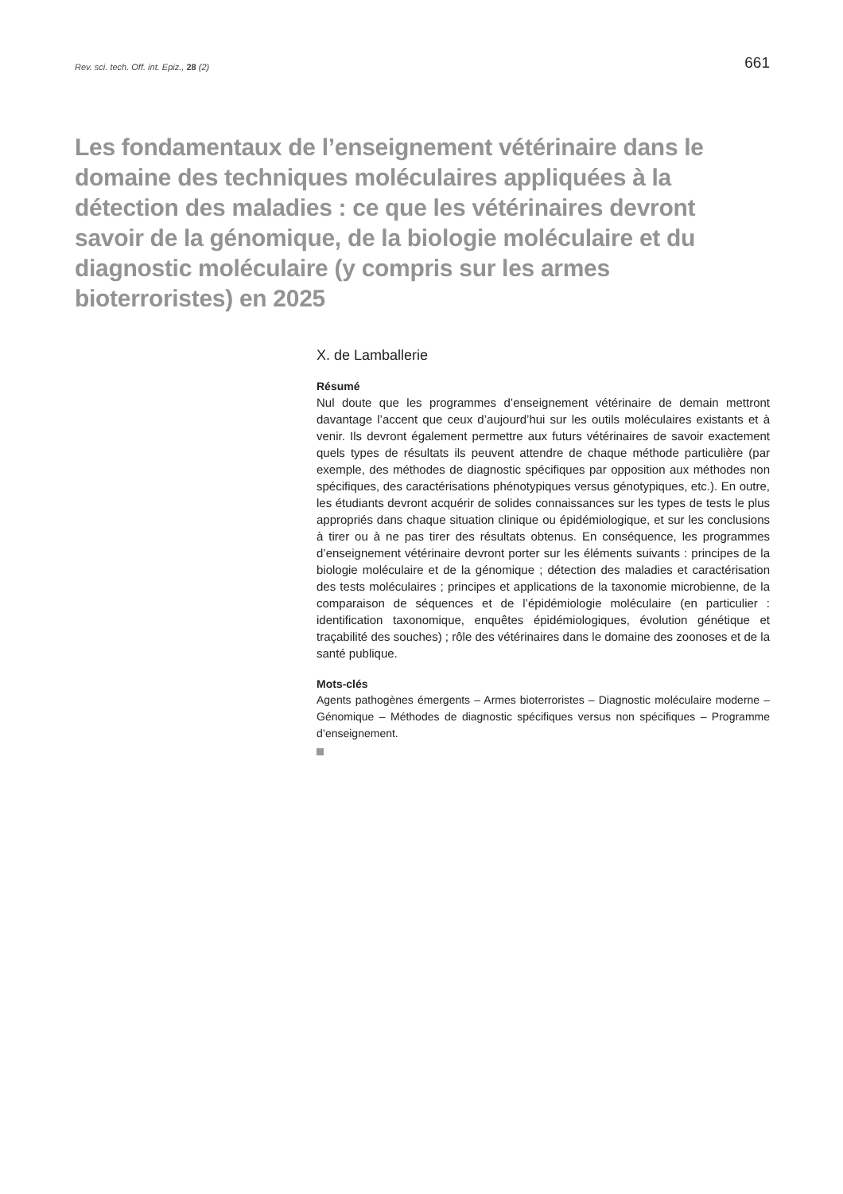Rev. sci. tech. Off. int. Epiz., 28 (2) 661
Les fondamentaux de l’enseignement vétérinaire dans le domaine des techniques moléculaires appliquées à la détection des maladies : ce que les vétérinaires devront savoir de la génomique, de la biologie moléculaire et du diagnostic moléculaire (y compris sur les armes bioterroristes) en 2025
X. de Lamballerie
Résumé
Nul doute que les programmes d’enseignement vétérinaire de demain mettront davantage l’accent que ceux d’aujourd’hui sur les outils moléculaires existants et à venir. Ils devront également permettre aux futurs vétérinaires de savoir exactement quels types de résultats ils peuvent attendre de chaque méthode particulière (par exemple, des méthodes de diagnostic spécifiques par opposition aux méthodes non spécifiques, des caractérisations phénotypiques versus génotypiques, etc.). En outre, les étudiants devront acquérir de solides connaissances sur les types de tests le plus appropriés dans chaque situation clinique ou épidémiologique, et sur les conclusions à tirer ou à ne pas tirer des résultats obtenus. En conséquence, les programmes d’enseignement vétérinaire devront porter sur les éléments suivants : principes de la biologie moléculaire et de la génomique ; détection des maladies et caractérisation des tests moléculaires ; principes et applications de la taxonomie microbienne, de la comparaison de séquences et de l’épidémiologie moléculaire (en particulier : identification taxonomique, enquêtes épidémiologiques, évolution génétique et traçabilité des souches) ; rôle des vétérinaires dans le domaine des zoonoses et de la santé publique.
Mots-clés
Agents pathogènes émergents – Armes bioterroristes – Diagnostic moléculaire moderne – Génomique – Méthodes de diagnostic spécifiques versus non spécifiques – Programme d’enseignement.